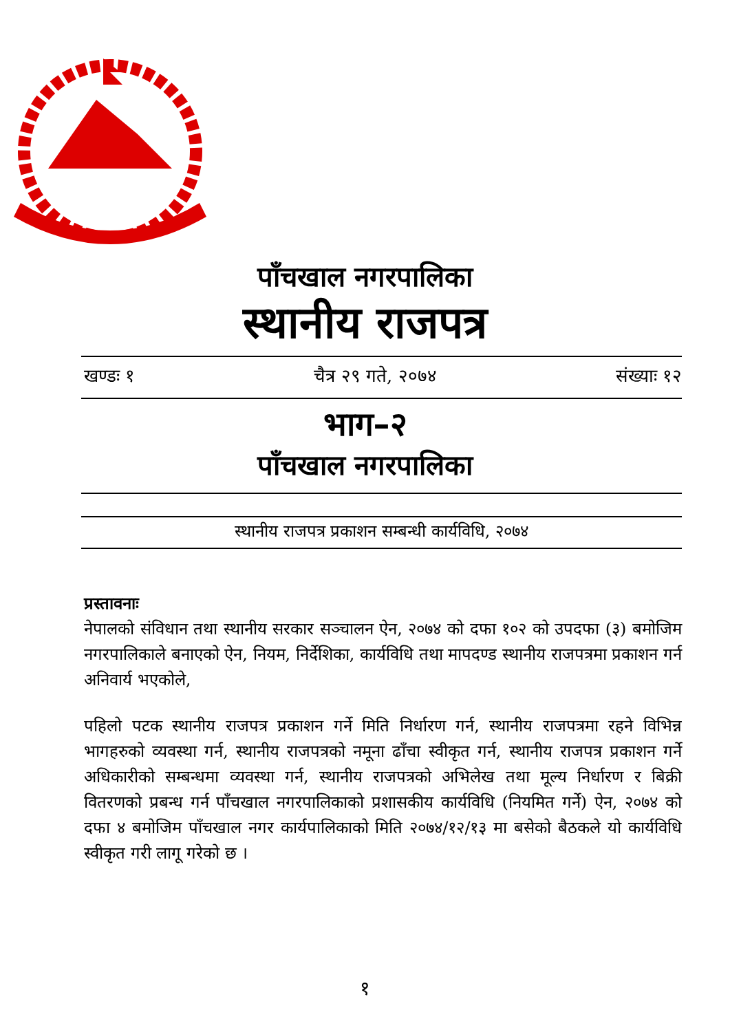पाँचखाल नगरपालिका
स्थानीय राजपत्र
खण्डः १ चैत्र २९ गते, २०७४ संख्याः १२
भाग–२
पाँचखाल नगरपालिका
स्थानीय राजपत्र प्रकाशन सम्बन्धी कार्यविधि, २०७४
प्रस्तावनाः
नेपालको संविधान तथा स्थानीय सरकार सञ्चालन ऐन, २०७४ को दफा १०२ को उपदफा (३) बमोजिम नगरपालिकाले बनाएको ऐन, नियम, निर्देशिका, कार्यविधि तथा मापदण्ड स्थानीय राजपत्रमा प्रकाशन गर्न अनिवार्य भएकोले,
पहिलो पटक स्थानीय राजपत्र प्रकाशन गर्ने मिति निर्धारण गर्न, स्थानीय राजपत्रमा रहने विभिन्न भागहरुको व्यवस्था गर्न, स्थानीय राजपत्रको नमूना ढाँचा स्वीकृत गर्न, स्थानीय राजपत्र प्रकाशन गर्ने अधिकारीको सम्बन्धमा व्यवस्था गर्न, स्थानीय राजपत्रको अभिलेख तथा मूल्य निर्धारण र बिक्री वितरणको प्रबन्ध गर्न पाँचखाल नगरपालिकाको प्रशासकीय कार्यविधि (नियमित गर्ने) ऐन, २०७४ को दफा ४ बमोजिम पाँचखाल नगर कार्यपालिकाको मिति २०७४/१२/१३ मा बसेको बैठकले यो कार्यविधि स्वीकृत गरी लागू गरेको छ ।
१